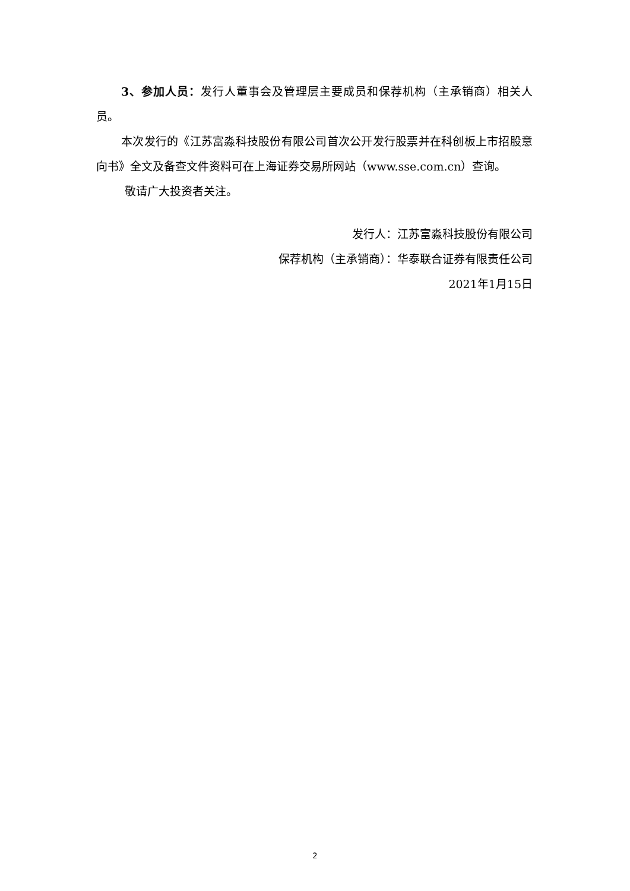3、参加人员：发行人董事会及管理层主要成员和保荐机构（主承销商）相关人员。
本次发行的《江苏富淼科技股份有限公司首次公开发行股票并在科创板上市招股意向书》全文及备查文件资料可在上海证券交易所网站（www.sse.com.cn）查询。
敬请广大投资者关注。
发行人：江苏富淼科技股份有限公司
保荐机构（主承销商）：华泰联合证券有限责任公司
2021年1月15日
2